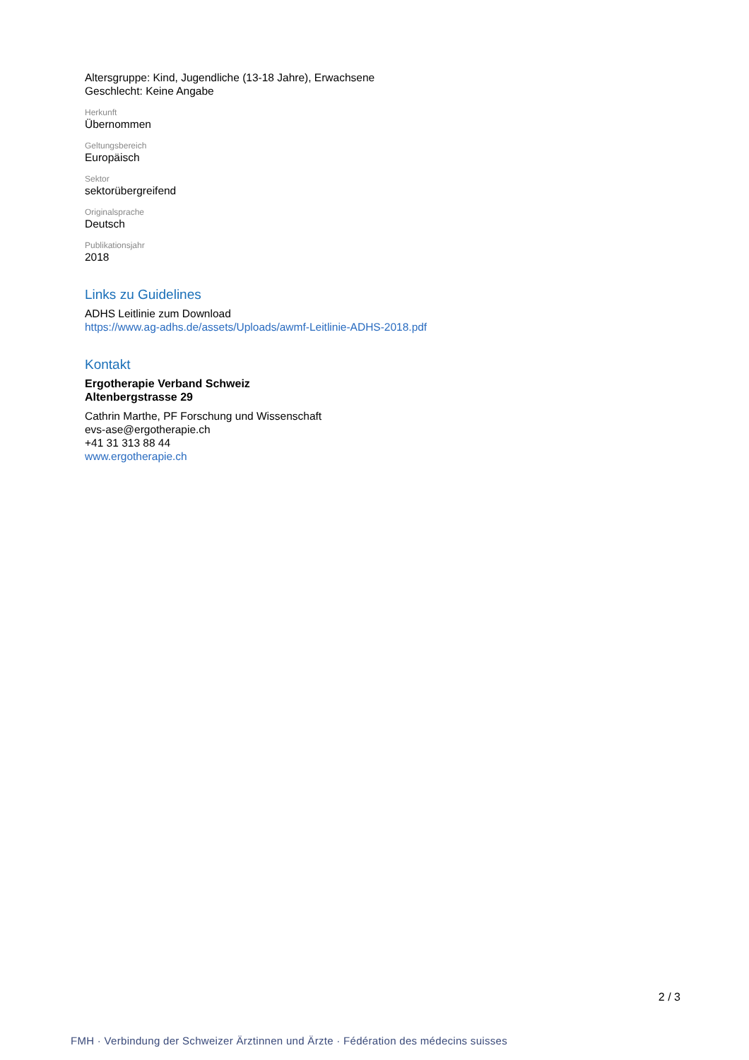Altersgruppe: Kind, Jugendliche (13-18 Jahre), Erwachsene
Geschlecht: Keine Angabe
Herkunft
Übernommen
Geltungsbereich
Europäisch
Sektor
sektorübergreifend
Originalsprache
Deutsch
Publikationsjahr
2018
Links zu Guidelines
ADHS Leitlinie zum Download
https://www.ag-adhs.de/assets/Uploads/awmf-Leitlinie-ADHS-2018.pdf
Kontakt
Ergotherapie Verband Schweiz
Altenbergstrasse 29
Cathrin Marthe, PF Forschung und Wissenschaft
evs-ase@ergotherapie.ch
+41 31 313 88 44
www.ergotherapie.ch
2 / 3
FMH · Verbindung der Schweizer Ärztinnen und Ärzte · Fédération des médecins suisses